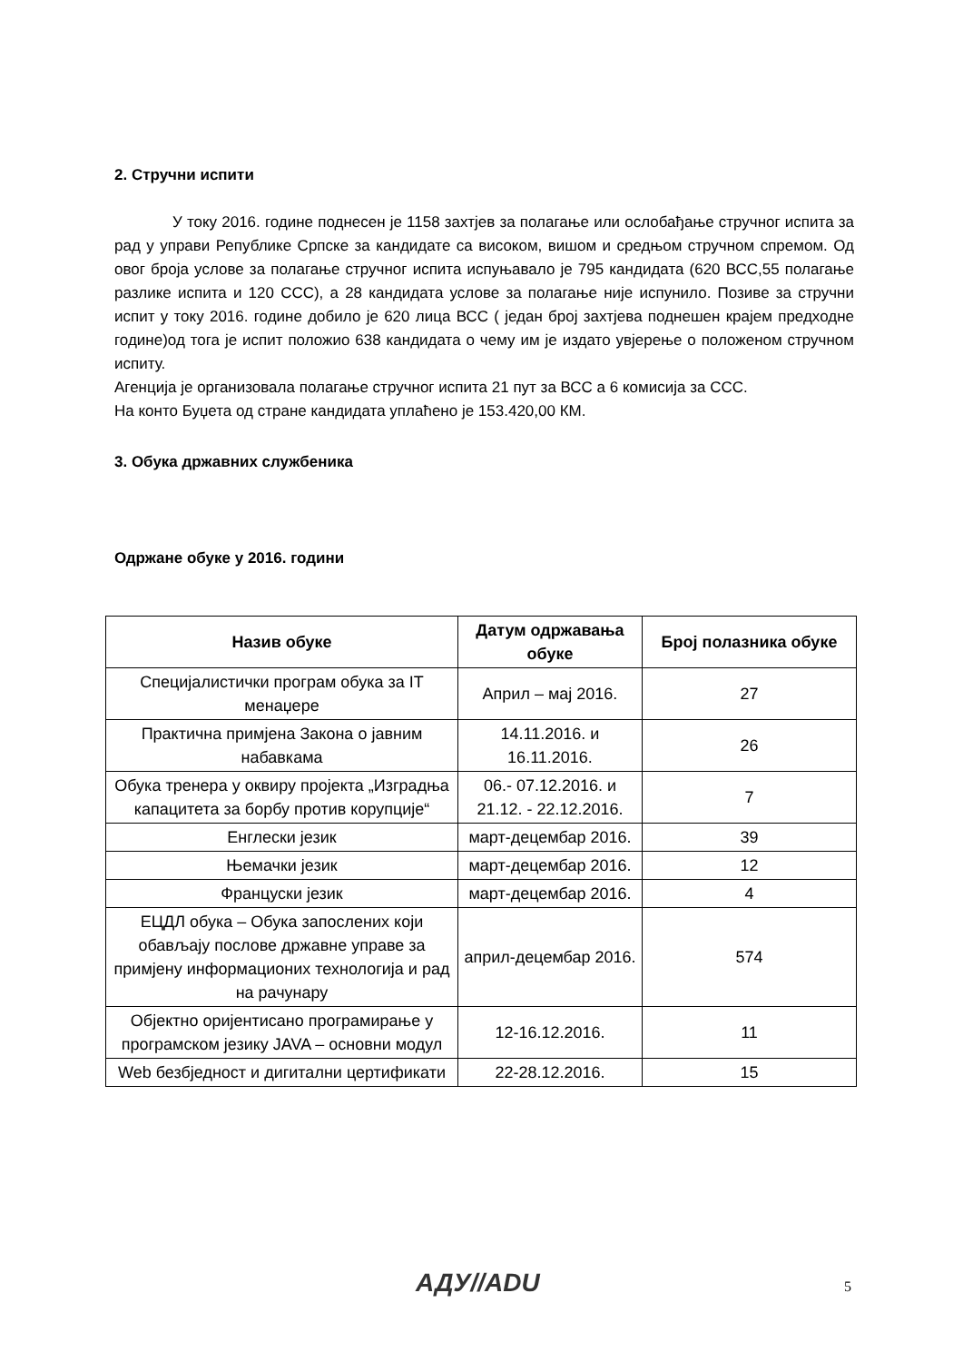2. Стручни испити
У току 2016. године поднесен је 1158 захтјев за полагање или ослобађање стручног испита за рад у управи Републике Српске за кандидате са високом, вишом и средњом стручном спремом. Од овог броја услове за полагање стручног испита испуњавало је 795 кандидата (620 ВСС,55 полагање разлике испита и 120 ССС), а 28 кандидата услове за полагање није испунило. Позиве за стручни испит у току 2016. године добило је 620 лица ВСС ( један број захтјева поднешен крајем предходне године)од тога је испит положио 638 кандидата о чему им је издато увјерење о положеном стручном испиту.
Агенција је организовала полагање стручног испита 21 пут за ВСС а 6 комисија за ССС.
На конто Буџета од стране кандидата уплаћено је 153.420,00 КМ.
3. Обука државних службеника
Одржане обуке у 2016. години
| Назив обуке | Датум одржавања обуке | Број полазника обуке |
| --- | --- | --- |
| Специјалистички програм обука за IT менаџере | Април – мај 2016. | 27 |
| Практична примјена Закона о јавним набавкама | 14.11.2016. и 16.11.2016. | 26 |
| Обука тренера у оквиру пројекта „Изградња капацитета за борбу против корупције“ | 06.- 07.12.2016. и 21.12. - 22.12.2016. | 7 |
| Енглески језик | март-децембар 2016. | 39 |
| Њемачки језик | март-децембар 2016. | 12 |
| Француски језик | март-децембар 2016. | 4 |
| ЕЦДЛ обука – Обука запослених који обављају послове државне управе за примјену информационих технологија и рад на рачунару | април-децембар 2016. | 574 |
| Објектно оријентисано програмирање у програмском језику JAVA – основни модул | 12-16.12.2016. | 11 |
| Web безбједност и дигитални цертификати | 22-28.12.2016. | 15 |
АДУ//ADU 5